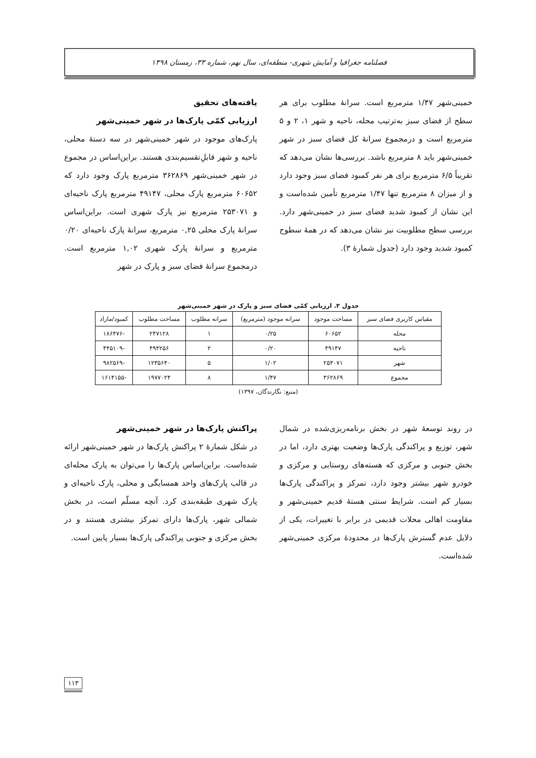فصلنامه جغرافیا و آمایش شهری- منطقه‌ای، سال نهم، شماره ۳۳، زمستان ۱۳۹۸
یافته‌های تحقیق
ارزیابی کمّی پارک‌ها در شهر خمینی‌شهر
پارک‌های موجود در شهر خمینی‌شهر در سه دستۀ محلی، ناحیه و شهر قابلِ‌تقسیم‌بندی هستند. براین‌اساس در مجموع در شهر خمینی‌شهر ۳۶۲۸۶۹ مترمربع پارک وجود دارد که ۶۰۶۵۲ مترمربع پارک محلی، ۴۹۱۴۷ مترمربع پارک ناحیه‌ای و ۲۵۳۰۷۱ مترمربع نیز پارک شهری است. براین‌اساس سرانۀ پارک محلی ۰,۲۵ مترمربع، سرانۀ پارک ناحیه‌ای ۰/۲۰ مترمربع و سرانۀ پارک شهری ۱,۰۲ مترمربع است. درمجموع سرانۀ فضای سبز و پارک در شهر
خمینی‌شهر ۱/۴۷ مترمربع است. سرانۀ مطلوب برای هر سطح از فضای سبز به‌ترتیب محله، ناحیه و شهر ۱، ۲ و ۵ مترمربع است و درمجموع سرانۀ کل فضای سبز در شهر خمینی‌شهر باید ۸ مترمربع باشد. بررسی‌ها نشان می‌دهد که تقریباً ۶/۵ مترمربع برای هر نفر کمبود فضای سبز وجود دارد و از میزان ۸ مترمربع تنها ۱/۴۷ مترمربع تأمین شده‌است و این نشان از کمبود شدید فضای سبز در خمینی‌شهر دارد. بررسی سطح مطلوبیت نیز نشان می‌دهد که در همۀ سطوح کمبود شدید وجود دارد (جدول شمارۀ ۳).
جدول ۳. ارزیابی کمّی فضای سبز و پارک در شهر خمینی‌شهر
| مقیاس کاربری فضای سبز | مساحت موجود | سرانه موجود (مترمربع) | سرانه مطلوب | مساحت مطلوب | کمبود/مازاد |
| --- | --- | --- | --- | --- | --- |
| محله | ۶۰۶۵۲ | ۰/۲۵ | ۱ | ۲۴۷۱۲۸ | -۱۸۶۴۷۶ |
| ناحیه | ۴۹۱۴۷ | ۰/۲۰ | ۲ | ۴۹۴۲۵۶ | -۴۴۵۱۰۹ |
| شهر | ۲۵۳۰۷۱ | ۱/۰۲ | ۵ | ۱۲۳۵۶۴۰ | -۹۸۲۵۶۹ |
| مجموع | ۳۶۲۸۶۹ | ۱/۴۷ | ۸ | ۱۹۷۷۰۲۴ | -۱۶۱۴۱۵۵ |
(منبع: نگارندگان، ۱۳۹۷)
پراکنش پارک‌ها در شهر خمینی‌شهر
در شکل شمارۀ ۲ پراکنش پارک‌ها در شهر خمینی‌شهر ارائه شده‌است. براین‌اساس پارک‌ها را می‌توان به پارک محله‌ای در قالب پارک‌های واحد همسایگی و محلی، پارک ناحیه‌ای و پارک شهری طبقه‌بندی کرد. آنچه مسلّم است، در بخش شمالی شهر، پارک‌ها دارای تمرکز بیشتری هستند و در بخش مرکزی و جنوبی پراکندگی پارک‌ها بسیار پایین است.
در روند توسعۀ شهر در بخش برنامه‌ریزی‌شده در شمال شهر، توزیع و پراکندگی پارک‌ها وضعیت بهتری دارد، اما در بخش جنوبی و مرکزی که هسته‌های روستایی و مرکزی و خودرو شهر بیشتر وجود دارد، تمرکز و پراکندگی پارک‌ها بسیار کم است. شرایط سنتی هستۀ قدیم خمینی‌شهر و مقاومت اهالی محلات قدیمی در برابر با تغییرات، یکی از دلایل عدم گسترش پارک‌ها در محدودۀ مرکزی خمینی‌شهر شده‌است.
۱۱۳